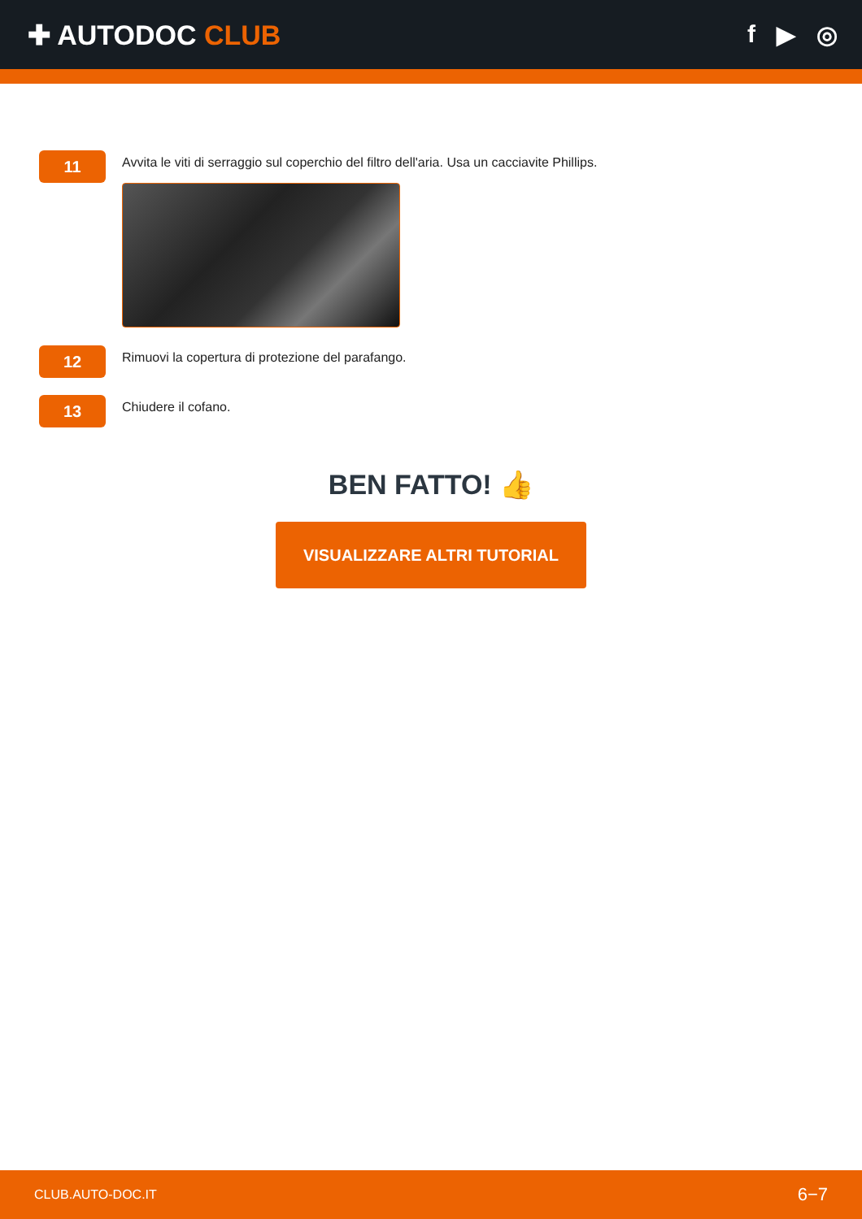✚ AUTODOC CLUB f ▶ ◎
11
Avvita le viti di serraggio sul coperchio del filtro dell'aria. Usa un cacciavite Phillips.
12
Rimuovi la copertura di protezione del parafango.
13
Chiudere il cofano.
BEN FATTO! 👍
VISUALIZZARE ALTRI TUTORIAL
CLUB.AUTO-DOC.IT 6−7